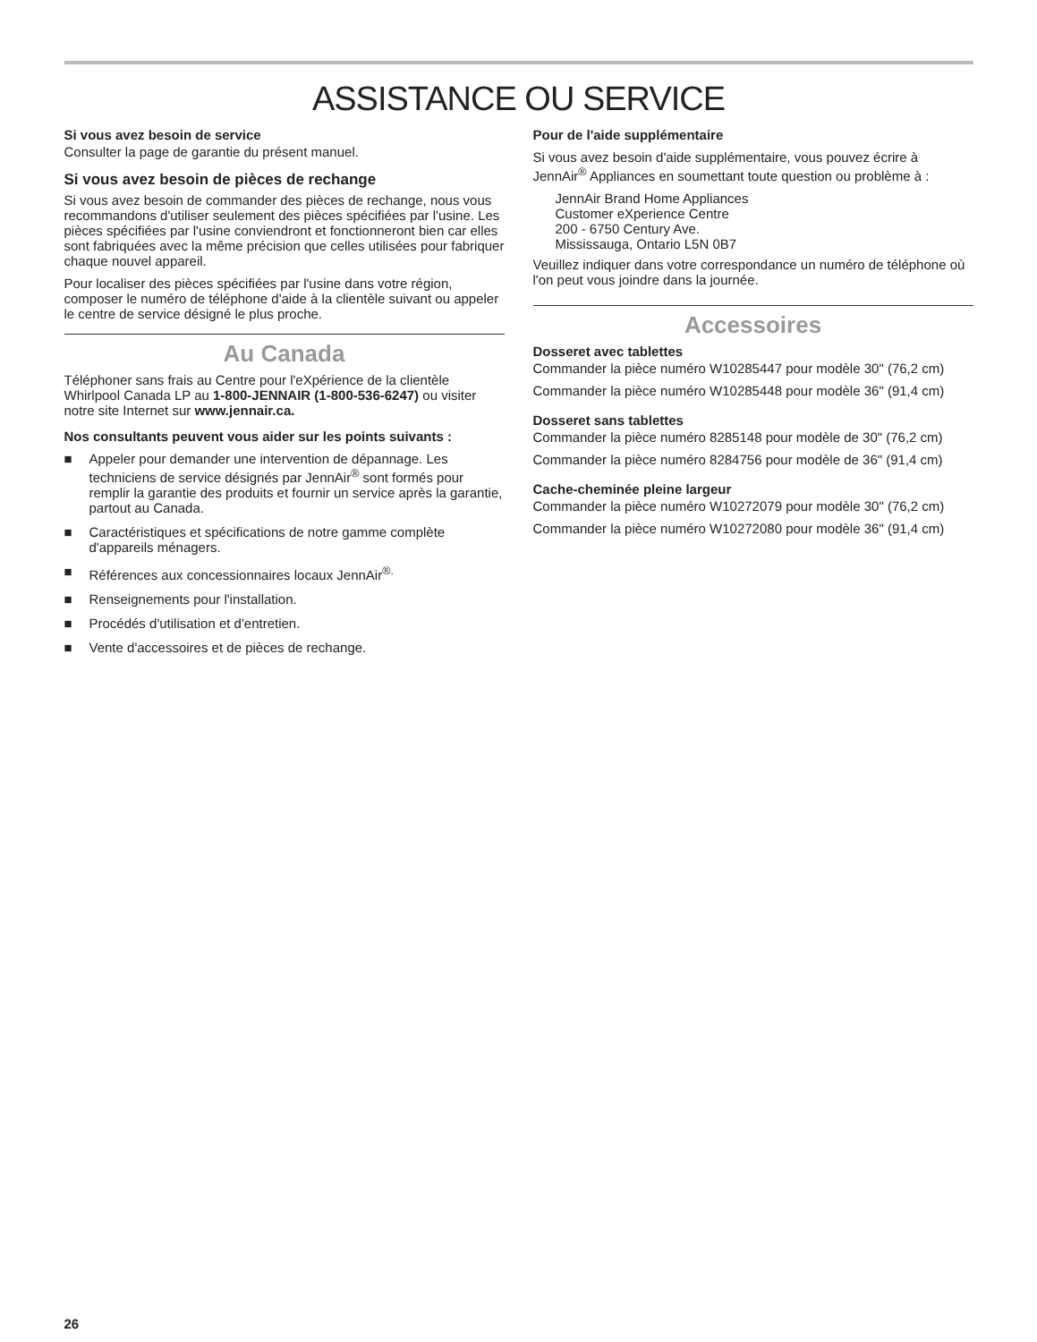ASSISTANCE OU SERVICE
Si vous avez besoin de service
Consulter la page de garantie du présent manuel.
Si vous avez besoin de pièces de rechange
Si vous avez besoin de commander des pièces de rechange, nous vous recommandons d'utiliser seulement des pièces spécifiées par l'usine. Les pièces spécifiées par l'usine conviendront et fonctionneront bien car elles sont fabriquées avec la même précision que celles utilisées pour fabriquer chaque nouvel appareil.
Pour localiser des pièces spécifiées par l'usine dans votre région, composer le numéro de téléphone d'aide à la clientèle suivant ou appeler le centre de service désigné le plus proche.
Au Canada
Téléphoner sans frais au Centre pour l'eXpérience de la clientèle Whirlpool Canada LP au 1-800-JENNAIR (1-800-536-6247) ou visiter notre site Internet sur www.jennair.ca.
Nos consultants peuvent vous aider sur les points suivants :
■ Appeler pour demander une intervention de dépannage. Les techniciens de service désignés par JennAir<sup>®</sup> sont formés pour remplir la garantie des produits et fournir un service après la garantie, partout au Canada.
■ Caractéristiques et spécifications de notre gamme complète d'appareils ménagers.
■ Références aux concessionnaires locaux JennAir<sup>®.</sup>
■ Renseignements pour l'installation.
■ Procédés d'utilisation et d'entretien.
■ Vente d'accessoires et de pièces de rechange.
Pour de l'aide supplémentaire
Si vous avez besoin d'aide supplémentaire, vous pouvez écrire à JennAir<sup>®</sup> Appliances en soumettant toute question ou problème à :
JennAir Brand Home Appliances
Customer eXperience Centre
200 - 6750 Century Ave.
Mississauga, Ontario L5N 0B7
Veuillez indiquer dans votre correspondance un numéro de téléphone où l'on peut vous joindre dans la journée.
Accessoires
Dosseret avec tablettes
Commander la pièce numéro W10285447 pour modèle 30" (76,2 cm)
Commander la pièce numéro W10285448 pour modèle 36" (91,4 cm)
Dosseret sans tablettes
Commander la pièce numéro 8285148 pour modèle de 30" (76,2 cm)
Commander la pièce numéro 8284756 pour modèle de 36" (91,4 cm)
Cache-cheminée pleine largeur
Commander la pièce numéro W10272079 pour modèle 30" (76,2 cm)
Commander la pièce numéro W10272080 pour modèle 36" (91,4 cm)
26